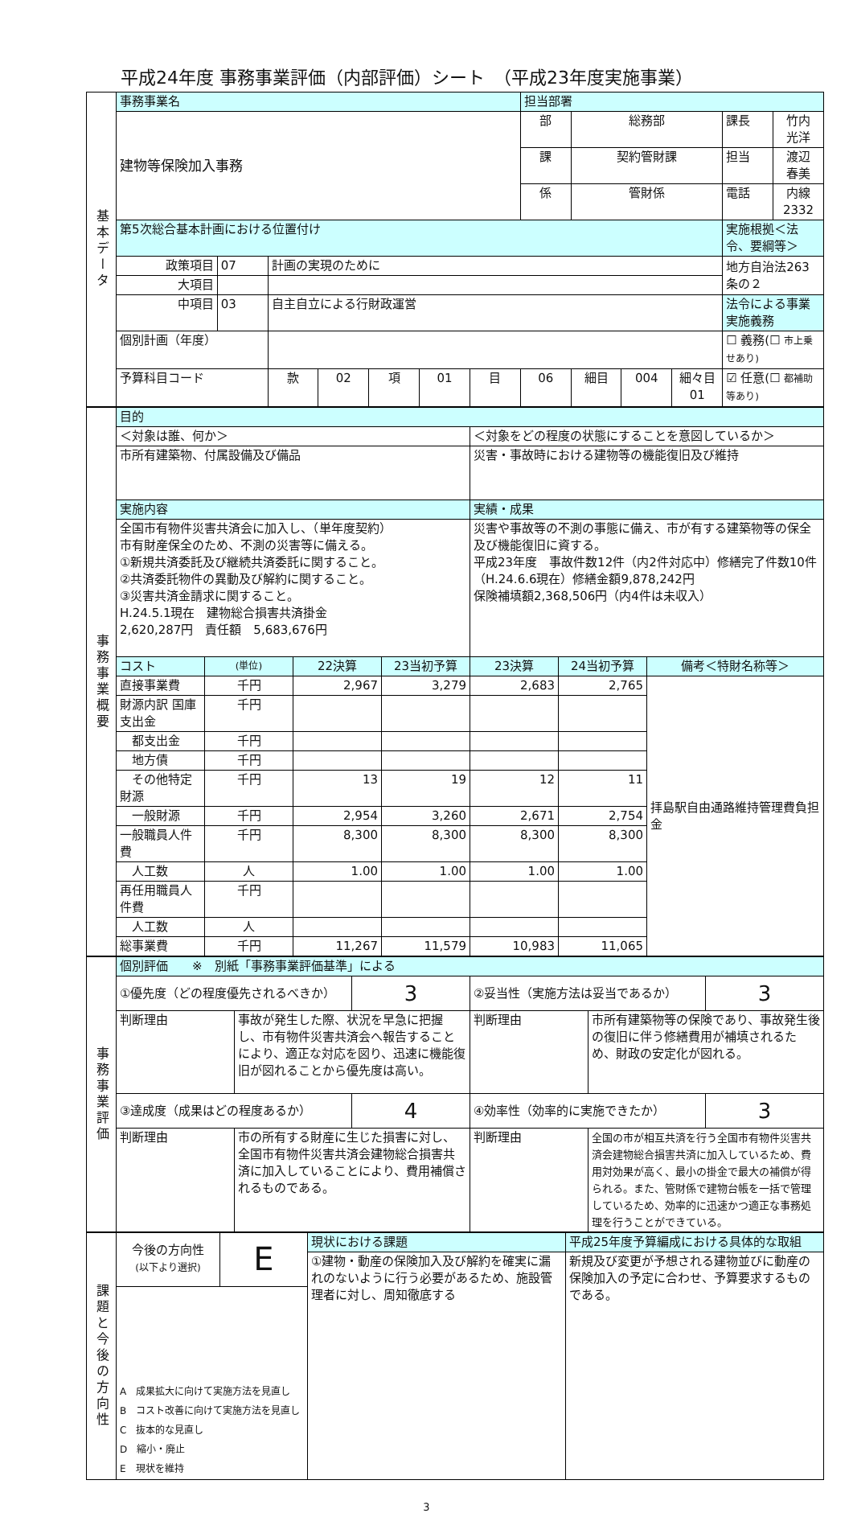平成24年度 事務事業評価（内部評価）シート　（平成23年度実施事業）
| 基本データ | 事務事業名 | | | | | | | 担当部署 | | | | | |
| | 建物等保険加入事務 | | | | | | | 部 | 総務部 | | | 課長 | 竹内 光洋 |
| | | | | | | | | 課 | 契約管財課 | | | 担当 | 渡辺 春美 |
| | | | | | | | | 係 | 管財係 | | | 電話 | 内線2332 |
| | 第5次総合基本計画における位置付け | | | | | | | | | | | 実施根拠＜法令、要綱等＞ | |
| | 政策項目 | 07 | 計画の実現のために | | | | | | | | | 地方自治法263条の２ | |
| | 大項目 | | | | | | | | | | | | |
| | 中項目 | 03 | 自主自立による行財政運営 | | | | | | | | | 法令による事業実施義務 | |
| | 個別計画（年度） | | | | | | | | | | | ☐ 義務(☐ 市上乗せあり) | |
| | 予算科目コード | | 款 | 02 | 項 | 01 | 目 | 06 | 細目 | 004 | 細々目 01 | ☑ 任意(☐ 都補助等あり) | |
| 事務事業概要 | 目的 | | | | | | |
| | ＜対象は誰、何か＞ | | | | ＜対象をどの程度の状態にすることを意図しているか＞ | | |
| | 市所有建築物、付属設備及び備品 | | | | 災害・事故時における建物等の機能復旧及び維持 | | |
| | 実施内容 | | | | 実績・成果 | | |
| | 全国市有物件災害共済会に加入し、（単年度契約） 市有財産保全のため、不測の災害等に備える。 ①新規共済委託及び継続共済委託に関すること。 ②共済委託物件の異動及び解約に関すること。 ③災害共済金請求に関すること。 H.24.5.1現在 建物総合損害共済掛金 2,620,287円 責任額 5,683,676円 | | | | 災害や事故等の不測の事態に備え、市が有する建築物等の保全及び機能復旧に資する。 平成23年度 事故件数12件（内2件対応中）修繕完了件数10件 （H.24.6.6現在）修繕金額9,878,242円 保険補填額2,368,506円（内4件は未収入） | | |
| | コスト | (単位) | 22決算 | 23当初予算 | 23決算 | 24当初予算 | 備考＜特財名称等＞ |
| | 直接事業費 | 千円 | 2,967 | 3,279 | 2,683 | 2,765 | 拝島駅自由通路維持管理費負担金 |
| | 財源内訳 国庫支出金 | 千円 | | | | | |
| | 都支出金 | 千円 | | | | | |
| | 地方債 | 千円 | | | | | |
| | その他特定財源 | 千円 | 13 | 19 | 12 | 11 | |
| | 一般財源 | 千円 | 2,954 | 3,260 | 2,671 | 2,754 | |
| | 一般職員人件費 | 千円 | 8,300 | 8,300 | 8,300 | 8,300 | |
| | 人工数 | 人 | 1.00 | 1.00 | 1.00 | 1.00 | |
| | 再任用職員人件費 | 千円 | | | | | |
| | 人工数 | 人 | | | | | |
| | 総事業費 | 千円 | 11,267 | 11,579 | 10,983 | 11,065 | |
| 事務事業評価 | 個別評価 ※ 別紙「事務事業評価基準」による | | | | | |
| | ①優先度（どの程度優先されるべきか） | | 3 | ②妥当性（実施方法は妥当であるか） | | 3 |
| | 判断理由 | 事故が発生した際、状況を早急に把握し、市有物件災害共済会へ報告することにより、適正な対応を図り、迅速に機能復旧が図れることから優先度は高い。 | | 判断理由 | 市所有建築物等の保険であり、事故発生後の復旧に伴う修繕費用が補填されるため、財政の安定化が図れる。 | |
| | ③達成度（成果はどの程度あるか） | | 4 | ④効率性（効率的に実施できたか） | | 3 |
| | 判断理由 | 市の所有する財産に生じた損害に対し、全国市有物件災害共済会建物総合損害共済に加入していることにより、費用補償されるものである。 | | 判断理由 | 全国の市が相互共済を行う全国市有物件災害共済会建物総合損害共済に加入しているため、費用対効果が高く、最小の掛金で最大の補償が得られる。また、管財係で建物台帳を一括で管理しているため、効率的に迅速かつ適正な事務処理を行うことができている。 | |
| 課題と今後の方向性 | 今後の方向性 (以下より選択) | E | 現状における課題 | 平成25年度予算編成における具体的な取組 |
| | | | ①建物・動産の保険加入及び解約を確実に漏れのないように行う必要があるため、施設管理者に対し、周知徹底する | 新規及び変更が予想される建物並びに動産の保険加入の予定に合わせ、予算要求するものである。 |
| | A 成果拡大に向けて実施方法を見直し B コスト改善に向けて実施方法を見直し C 抜本的な見直し D 縮小・廃止 E 現状を維持 | | | |
3